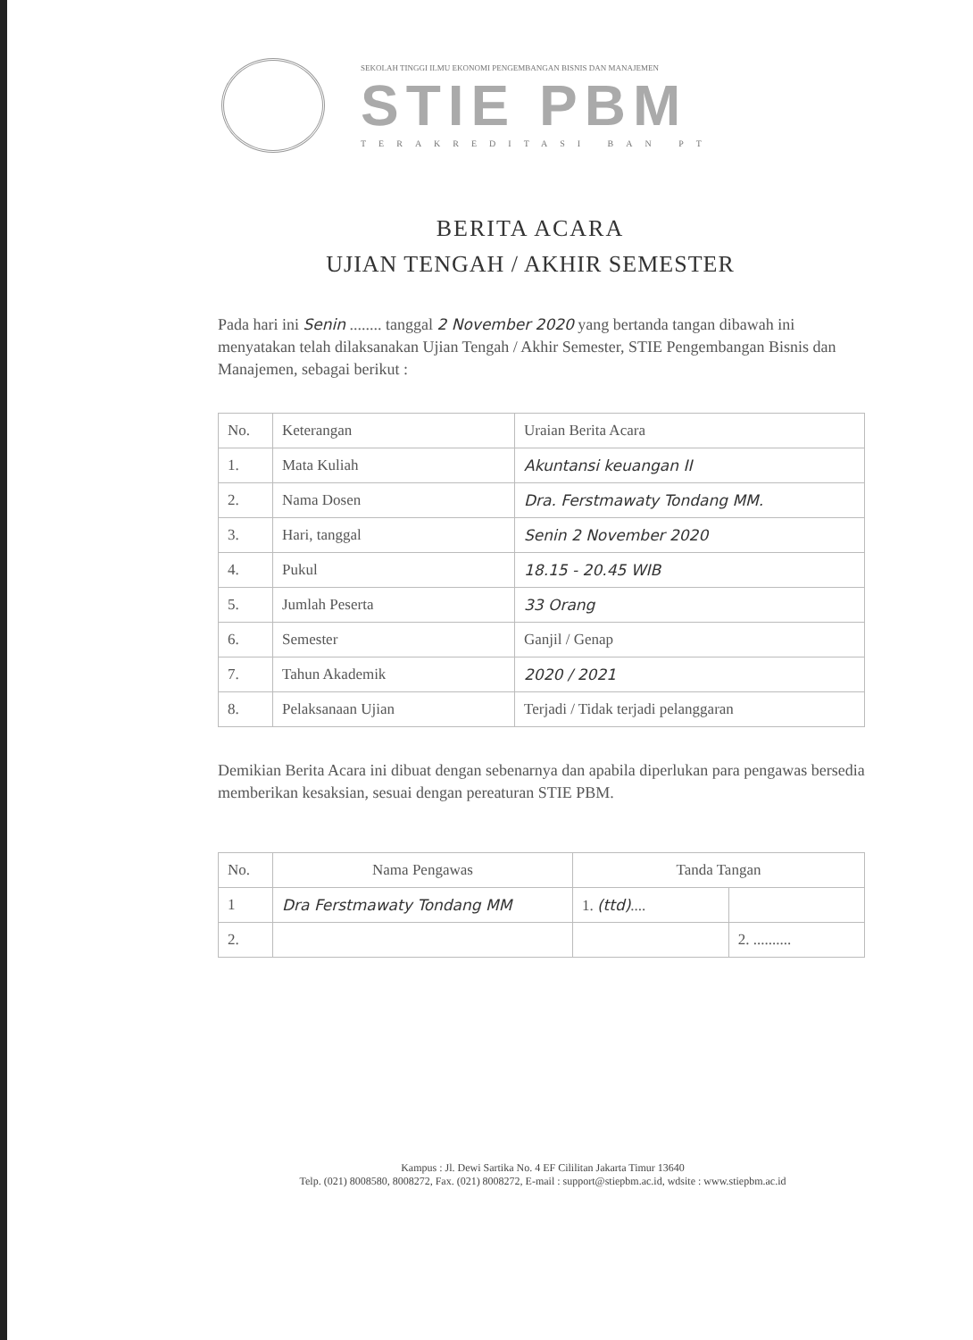SEKOLAH TINGGI ILMU EKONOMI PENGEMBANGAN BISNIS DAN MANAJEMEN
STIE PBM
TERAKREDITASI BAN PT
BERITA ACARA
UJIAN TENGAH / AKHIR SEMESTER
Pada hari ini Senin ........ tanggal 2 November 2020 yang bertanda tangan dibawah ini menyatakan telah dilaksanakan Ujian Tengah / Akhir Semester, STIE Pengembangan Bisnis dan Manajemen, sebagai berikut :
| No. | Keterangan | Uraian Berita Acara |
| --- | --- | --- |
| 1. | Mata Kuliah | Akuntansi keuangan II |
| 2. | Nama Dosen | Dra. Ferstmawaty Tondang MM. |
| 3. | Hari, tanggal | Senin 2 November 2020 |
| 4. | Pukul | 18.15 - 20.45 WIB |
| 5. | Jumlah Peserta | 33 Orang |
| 6. | Semester | Ganjil / Genap |
| 7. | Tahun Akademik | 2020 / 2021 |
| 8. | Pelaksanaan Ujian | Terjadi / Tidak terjadi pelanggaran |
Demikian Berita Acara ini dibuat dengan sebenarnya dan apabila diperlukan para pengawas bersedia memberikan kesaksian, sesuai dengan pereaturan STIE PBM.
| No. | Nama Pengawas | Tanda Tangan | |
| --- | --- | --- | --- |
| 1 | Dra Ferstmawaty Tondang MM | 1. (ttd) .... | |
| 2. | | | 2. .......... |
Kampus : Jl. Dewi Sartika No. 4 EF Cililitan Jakarta Timur 13640
Telp. (021) 8008580, 8008272, Fax. (021) 8008272, E-mail : support@stiepbm.ac.id, wdsite : www.stiepbm.ac.id